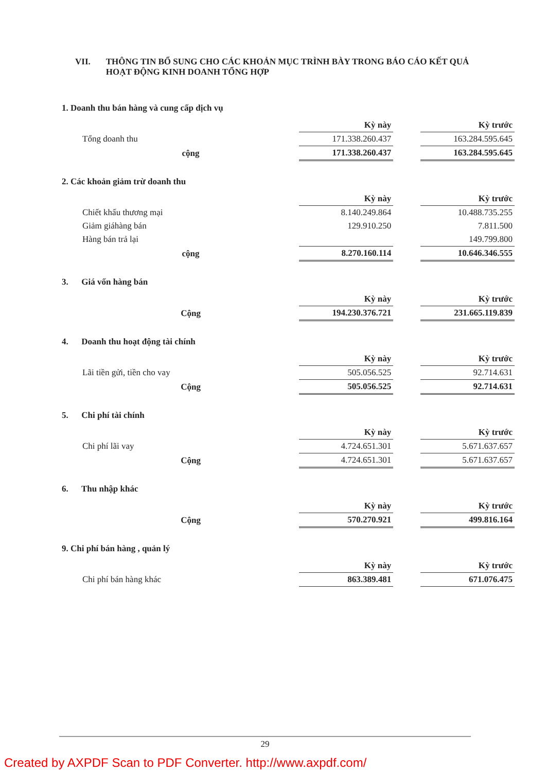VII. THÔNG TIN BỔ SUNG CHO CÁC KHOẢN MỤC TRÌNH BÀY TRONG BÁO CÁO KẾT QUẢ HOẠT ĐỘNG KINH DOANH TỔNG HỢP
1. Doanh thu bán hàng và cung cấp dịch vụ
| | Kỳ này | | Kỳ trước |
| Tổng doanh thu | 171.338.260.437 | | 163.284.595.645 |
| cộng | 171.338.260.437 | | 163.284.595.645 |
2. Các khoản giảm trừ doanh thu
| | Kỳ này | | Kỳ trước |
| Chiết khấu thương mại | 8.140.249.864 | | 10.488.735.255 |
| Giảm giáhàng bán | 129.910.250 | | 7.811.500 |
| Hàng bán trả lại | | | 149.799.800 |
| cộng | 8.270.160.114 | | 10.646.346.555 |
3. Giá vốn hàng bán
| | Kỳ này | | Kỳ trước |
| Cộng | 194.230.376.721 | | 231.665.119.839 |
4. Doanh thu hoạt động tài chính
| | Kỳ này | | Kỳ trước |
| Lãi tiền gửi, tiền cho vay | 505.056.525 | | 92.714.631 |
| Cộng | 505.056.525 | | 92.714.631 |
5. Chi phí tài chính
| | Kỳ này | | Kỳ trước |
| Chi phí lãi vay | 4.724.651.301 | | 5.671.637.657 |
| Cộng | 4.724.651.301 | | 5.671.637.657 |
6. Thu nhập khác
| | Kỳ này | | Kỳ trước |
| Cộng | 570.270.921 | | 499.816.164 |
9. Chi phí bán hàng , quản lý
| | Kỳ này | | Kỳ trước |
| Chi phí bán hàng khác | 863.389.481 | | 671.076.475 |
29
Created by AXPDF Scan to PDF Converter. http://www.axpdf.com/